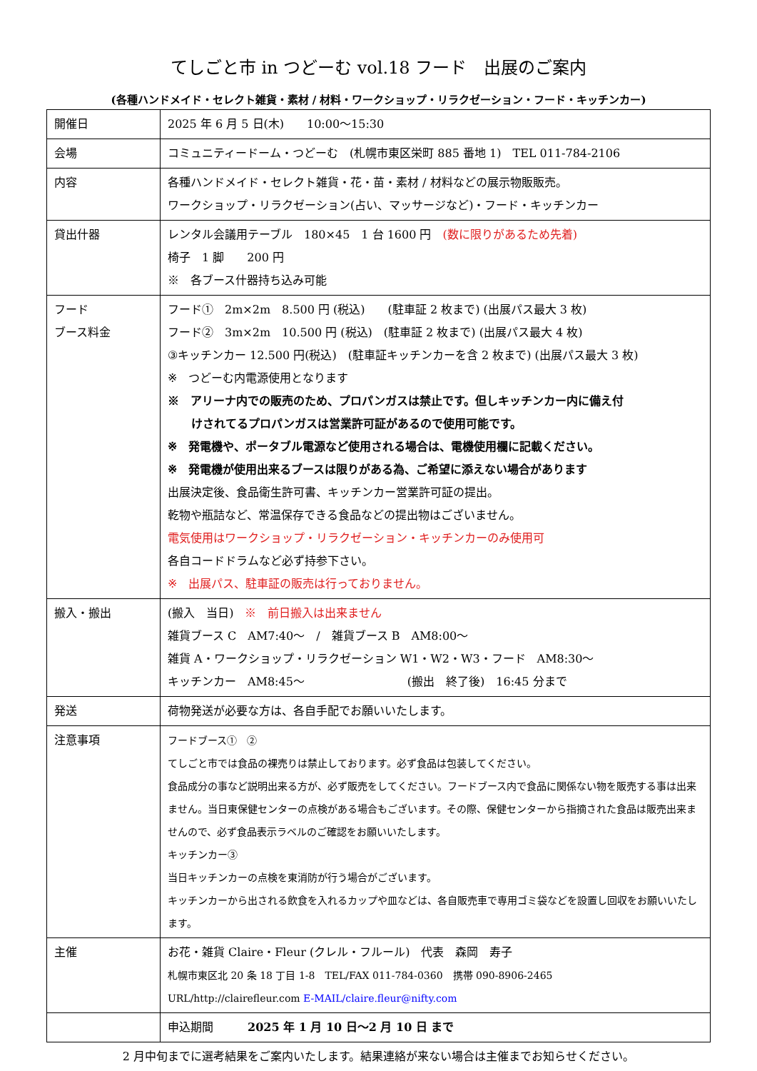てしごと市 in つどーむ vol.18 フード　出展のご案内
(各種ハンドメイド・セレクト雑貨・素材 / 材料・ワークショップ・リラクゼーション・フード・キッチンカー)
| 開催日 | 2025 年 6 月 5 日(木) 10:00～15:30 |
| 会場 | コミュニティードーム・つどーむ (札幌市東区栄町 885 番地 1) TEL 011-784-2106 |
| 内容 | 各種ハンドメイド・セレクト雑貨・花・苗・素材 / 材料などの展示物販販売。 ワークショップ・リラクゼーション(占い、マッサージなど)・フード・キッチンカー |
| 貸出什器 | レンタル会議用テーブル 180×45 1 台 1600 円 (数に限りがあるため先着) 椅子 1 脚 200 円 ※ 各ブース什器持ち込み可能 |
| フード ブース料金 | フード① 2m×2m 8.500 円 (税込) (駐車証 2 枚まで) (出展パス最大 3 枚) フード② 3m×2m 10.500 円 (税込) (駐車証 2 枚まで) (出展パス最大 4 枚) ③キッチンカー 12.500 円(税込) (駐車証キッチンカーを含 2 枚まで) (出展パス最大 3 枚) ※ つどーむ内電源使用となります ※ アリーナ内での販売のため、プロパンガスは禁止です。但しキッチンカー内に備え付 けされてるプロパンガスは営業許可証があるので使用可能です。 ※ 発電機や、ポータブル電源など使用される場合は、電機使用欄に記載ください。 ※ 発電機が使用出来るブースは限りがある為、ご希望に添えない場合があります 出展決定後、食品衛生許可書、キッチンカー営業許可証の提出。 乾物や瓶詰など、常温保存できる食品などの提出物はございません。 電気使用はワークショップ・リラクゼーション・キッチンカーのみ使用可 各自コードドラムなど必ず持参下さい。 ※ 出展パス、駐車証の販売は行っておりません。 |
| 搬入・搬出 | (搬入 当日) ※ 前日搬入は出来ません 雑貨ブース C AM7:40～ / 雑貨ブース B AM8:00～ 雑貨 A・ワークショップ・リラクゼーション W1・W2・W3・フード AM8:30～ キッチンカー AM8:45～ (搬出 終了後) 16:45 分まで |
| 発送 | 荷物発送が必要な方は、各自手配でお願いいたします。 |
| 注意事項 | フードブース① ② てしごと市では食品の裸売りは禁止しております。必ず食品は包装してください。 食品成分の事など説明出来る方が、必ず販売をしてください。フードブース内で食品に関係ない物を販売する事は出来ません。当日東保健センターの点検がある場合もございます。その際、保健センターから指摘された食品は販売出来ませんので、必ず食品表示ラベルのご確認をお願いいたします。 キッチンカー③ 当日キッチンカーの点検を東消防が行う場合がございます。 キッチンカーから出される飲食を入れるカップや皿などは、各自販売車で専用ゴミ袋などを設置し回収をお願いいたします。 |
| 主催 | お花・雑貨 Claire・Fleur (クレル・フルール) 代表 森岡 寿子 札幌市東区北 20 条 18 丁目 1-8 TEL/FAX 011-784-0360 携帯 090-8906-2465 URL/http://clairefleur.com E-MAIL/claire.fleur@nifty.com |
| | 申込期間 2025 年 1 月 10 日～2 月 10 日 まで |
2 月中旬までに選考結果をご案内いたします。結果連絡が来ない場合は主催までお知らせください。